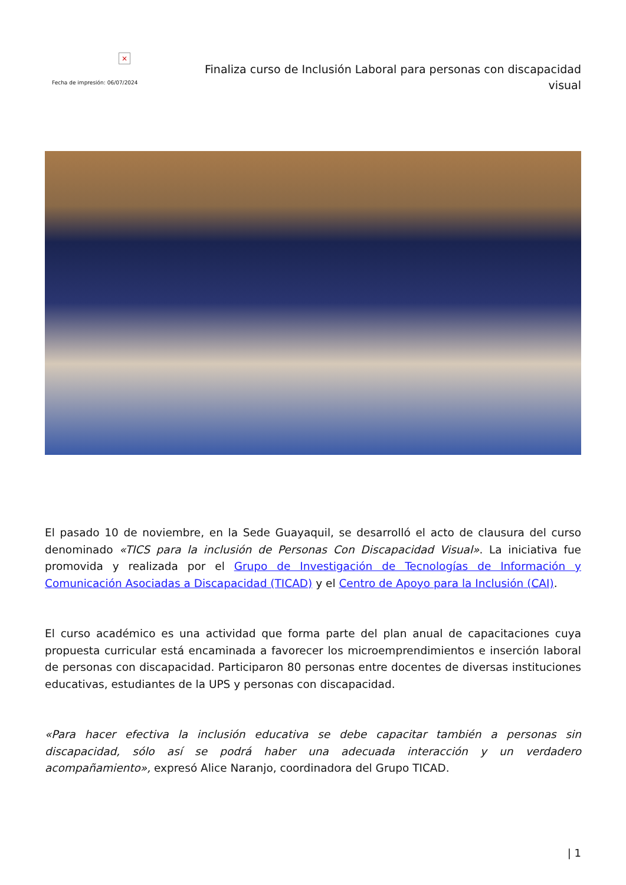×
Fecha de impresión: 06/07/2024
Finaliza curso de Inclusión Laboral para personas con discapacidad visual
El pasado 10 de noviembre, en la Sede Guayaquil, se desarrolló el acto de clausura del curso denominado «TICS para la inclusión de Personas Con Discapacidad Visual». La iniciativa fue promovida y realizada por el Grupo de Investigación de Tecnologías de Información y Comunicación Asociadas a Discapacidad (TICAD) y el Centro de Apoyo para la Inclusión (CAI).
El curso académico es una actividad que forma parte del plan anual de capacitaciones cuya propuesta curricular está encaminada a favorecer los microemprendimientos e inserción laboral de personas con discapacidad. Participaron 80 personas entre docentes de diversas instituciones educativas, estudiantes de la UPS y personas con discapacidad.
«Para hacer efectiva la inclusión educativa se debe capacitar también a personas sin discapacidad, sólo así se podrá haber una adecuada interacción y un verdadero acompañamiento», expresó Alice Naranjo, coordinadora del Grupo TICAD.
| 1